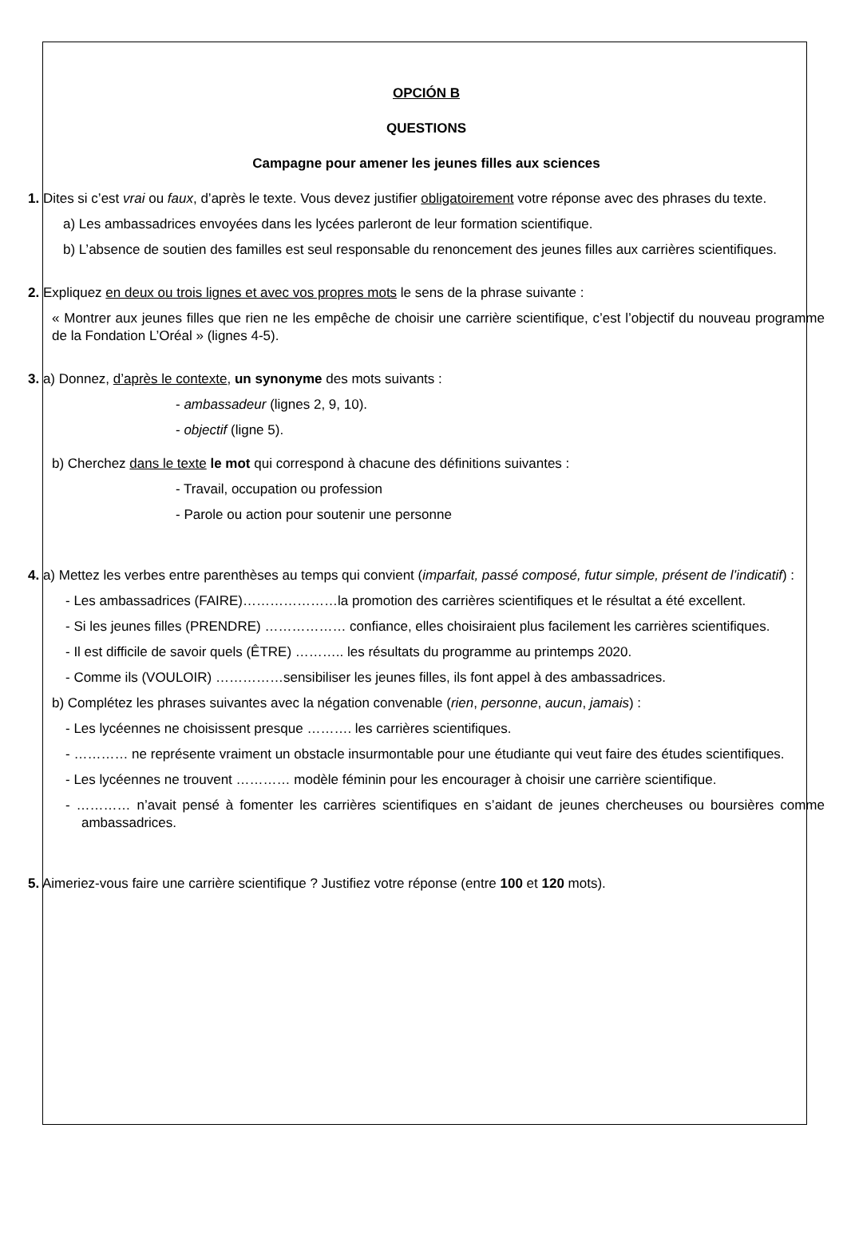OPCIÓN B
QUESTIONS
Campagne pour amener les jeunes filles aux sciences
1. Dites si c’est vrai ou faux, d’après le texte. Vous devez justifier obligatoirement votre réponse avec des phrases du texte.
a) Les ambassadrices envoyées dans les lycées parleront de leur formation scientifique.
b) L’absence de soutien des familles est seul responsable du renoncement des jeunes filles aux carrières scientifiques.
2. Expliquez en deux ou trois lignes et avec vos propres mots le sens de la phrase suivante :
« Montrer aux jeunes filles que rien ne les empêche de choisir une carrière scientifique, c’est l’objectif du nouveau programme de la Fondation L’Oréal » (lignes 4-5).
3. a) Donnez, d’après le contexte, un synonyme des mots suivants :
- ambassadeur (lignes 2, 9, 10).
- objectif (ligne 5).
b) Cherchez dans le texte le mot qui correspond à chacune des définitions suivantes :
- Travail, occupation ou profession
- Parole ou action pour soutenir une personne
4. a) Mettez les verbes entre parenthèses au temps qui convient (imparfait, passé composé, futur simple, présent de l’indicatif) :
- Les ambassadrices (FAIRE)…………………la promotion des carrières scientifiques et le résultat a été excellent.
- Si les jeunes filles (PRENDRE) ……………… confiance, elles choisiraient plus facilement les carrières scientifiques.
- Il est difficile de savoir quels (ÊTRE) ……….. les résultats du programme au printemps 2020.
- Comme ils (VOULOIR) ……………sensibiliser les jeunes filles, ils font appel à des ambassadrices.
b) Complétez les phrases suivantes avec la négation convenable (rien, personne, aucun, jamais) :
- Les lycéennes ne choisissent presque ………. les carrières scientifiques.
- ………… ne représente vraiment un obstacle insurmontable pour une étudiante qui veut faire des études scientifiques.
- Les lycéennes ne trouvent ………… modèle féminin pour les encourager à choisir une carrière scientifique.
- ………… n’avait pensé à fomenter les carrières scientifiques en s’aidant de jeunes chercheuses ou boursières comme ambassadrices.
5. Aimeriez-vous faire une carrière scientifique ? Justifiez votre réponse (entre 100 et 120 mots).